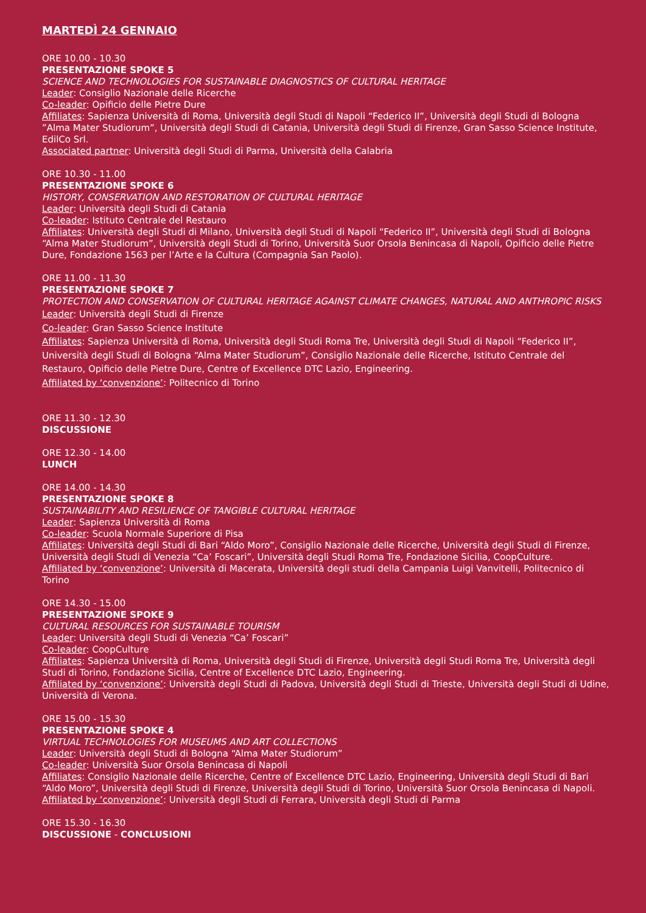MARTEDÌ 24 GENNAIO
ORE 10.00 - 10.30
PRESENTAZIONE SPOKE 5
SCIENCE AND TECHNOLOGIES FOR SUSTAINABLE DIAGNOSTICS OF CULTURAL HERITAGE
Leader: Consiglio Nazionale delle Ricerche
Co-leader: Opificio delle Pietre Dure
Affiliates: Sapienza Università di Roma, Università degli Studi di Napoli “Federico II”, Università degli Studi di Bologna ”Alma Mater Studiorum”, Università degli Studi di Catania, Università degli Studi di Firenze, Gran Sasso Science Institute, EdilCo Srl.
Associated partner: Università degli Studi di Parma, Università della Calabria
ORE 10.30 - 11.00
PRESENTAZIONE SPOKE 6
HISTORY, CONSERVATION AND RESTORATION OF CULTURAL HERITAGE
Leader: Università degli Studi di Catania
Co-leader: Istituto Centrale del Restauro
Affiliates: Università degli Studi di Milano, Università degli Studi di Napoli “Federico II”, Università degli Studi di Bologna “Alma Mater Studiorum”, Università degli Studi di Torino, Università Suor Orsola Benincasa di Napoli, Opificio delle Pietre Dure, Fondazione 1563 per l’Arte e la Cultura (Compagnia San Paolo).
ORE 11.00 - 11.30
PRESENTAZIONE SPOKE 7
PROTECTION AND CONSERVATION OF CULTURAL HERITAGE AGAINST CLIMATE CHANGES, NATURAL AND ANTHROPIC RISKS
Leader: Università degli Studi di Firenze
Co-leader: Gran Sasso Science Institute
Affiliates: Sapienza Università di Roma, Università degli Studi Roma Tre, Università degli Studi di Napoli “Federico II”, Università degli Studi di Bologna “Alma Mater Studiorum”, Consiglio Nazionale delle Ricerche, Istituto Centrale del Restauro, Opificio delle Pietre Dure, Centre of Excellence DTC Lazio, Engineering.
Affiliated by ‘convenzione’: Politecnico di Torino
ORE 11.30 - 12.30
DISCUSSIONE
ORE 12.30 - 14.00
LUNCH
ORE 14.00 - 14.30
PRESENTAZIONE SPOKE 8
SUSTAINABILITY AND RESILIENCE OF TANGIBLE CULTURAL HERITAGE
Leader: Sapienza Università di Roma
Co-leader: Scuola Normale Superiore di Pisa
Affiliates: Università degli Studi di Bari “Aldo Moro”, Consiglio Nazionale delle Ricerche, Università degli Studi di Firenze, Università degli Studi di Venezia “Ca’ Foscari”, Università degli Studi Roma Tre, Fondazione Sicilia, CoopCulture.
Affiliated by ‘convenzione’: Università di Macerata, Università degli studi della Campania Luigi Vanvitelli, Politecnico di Torino
ORE 14.30 - 15.00
PRESENTAZIONE SPOKE 9
CULTURAL RESOURCES FOR SUSTAINABLE TOURISM
Leader: Università degli Studi di Venezia “Ca’ Foscari”
Co-leader: CoopCulture
Affiliates: Sapienza Università di Roma, Università degli Studi di Firenze, Università degli Studi Roma Tre, Università degli Studi di Torino, Fondazione Sicilia, Centre of Excellence DTC Lazio, Engineering.
Affiliated by ‘convenzione’: Università degli Studi di Padova, Università degli Studi di Trieste, Università degli Studi di Udine, Università di Verona.
ORE 15.00 - 15.30
PRESENTAZIONE SPOKE 4
VIRTUAL TECHNOLOGIES FOR MUSEUMS AND ART COLLECTIONS
Leader: Università degli Studi di Bologna “Alma Mater Studiorum”
Co-leader: Università Suor Orsola Benincasa di Napoli
Affiliates: Consiglio Nazionale delle Ricerche, Centre of Excellence DTC Lazio, Engineering, Università degli Studi di Bari “Aldo Moro”, Università degli Studi di Firenze, Università degli Studi di Torino, Università Suor Orsola Benincasa di Napoli.
Affiliated by ‘convenzione’: Università degli Studi di Ferrara, Università degli Studi di Parma
ORE 15.30 - 16.30
DISCUSSIONE - CONCLUSIONI